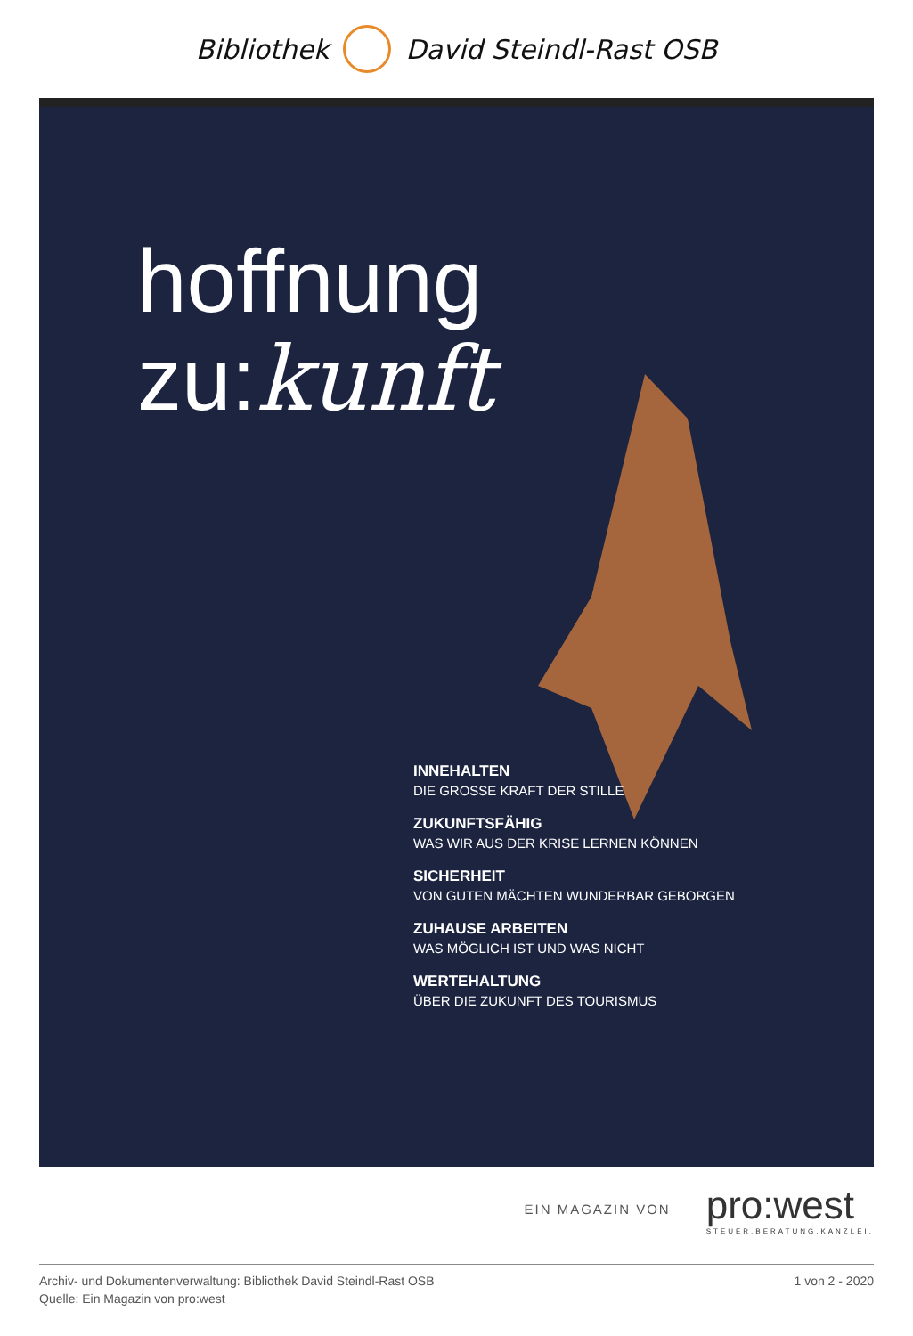Bibliothek David Steindl-Rast OSB
hoffnung
zu:kunft
INNEHALTEN
DIE GROSSE KRAFT DER STILLE
ZUKUNFTSFÄHIG
WAS WIR AUS DER KRISE LERNEN KÖNNEN
SICHERHEIT
VON GUTEN MÄCHTEN WUNDERBAR GEBORGEN
ZUHAUSE ARBEITEN
WAS MÖGLICH IST UND WAS NICHT
WERTEHALTUNG
ÜBER DIE ZUKUNFT DES TOURISMUS
EIN MAGAZIN VON pro:west
STEUER.BERATUNG.KANZLEI.
Archiv- und Dokumentenverwaltung: Bibliothek David Steindl-Rast OSB
Quelle: Ein Magazin von pro:west
1 von 2 - 2020